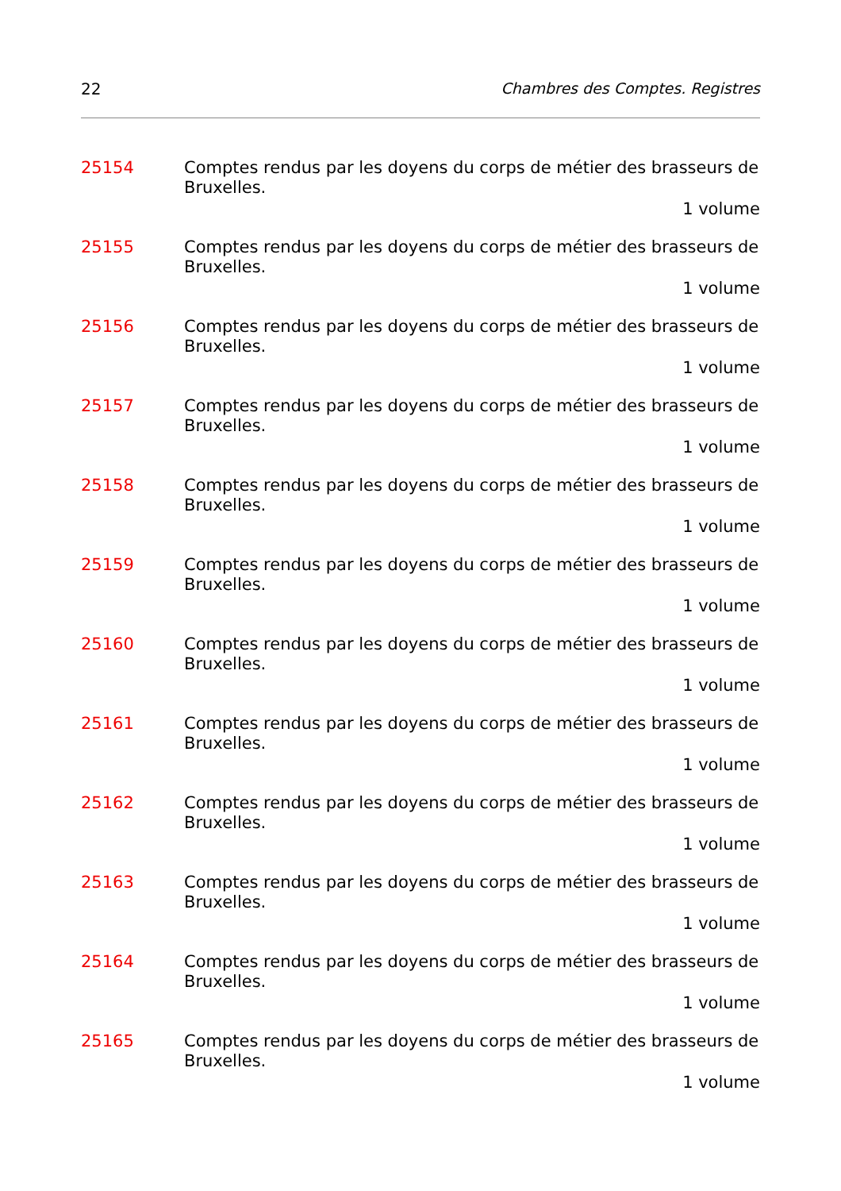22 Chambres des Comptes. Registres
25154 Comptes rendus par les doyens du corps de métier des brasseurs de Bruxelles.
1 volume
25155 Comptes rendus par les doyens du corps de métier des brasseurs de Bruxelles.
1 volume
25156 Comptes rendus par les doyens du corps de métier des brasseurs de Bruxelles.
1 volume
25157 Comptes rendus par les doyens du corps de métier des brasseurs de Bruxelles.
1 volume
25158 Comptes rendus par les doyens du corps de métier des brasseurs de Bruxelles.
1 volume
25159 Comptes rendus par les doyens du corps de métier des brasseurs de Bruxelles.
1 volume
25160 Comptes rendus par les doyens du corps de métier des brasseurs de Bruxelles.
1 volume
25161 Comptes rendus par les doyens du corps de métier des brasseurs de Bruxelles.
1 volume
25162 Comptes rendus par les doyens du corps de métier des brasseurs de Bruxelles.
1 volume
25163 Comptes rendus par les doyens du corps de métier des brasseurs de Bruxelles.
1 volume
25164 Comptes rendus par les doyens du corps de métier des brasseurs de Bruxelles.
1 volume
25165 Comptes rendus par les doyens du corps de métier des brasseurs de Bruxelles.
1 volume